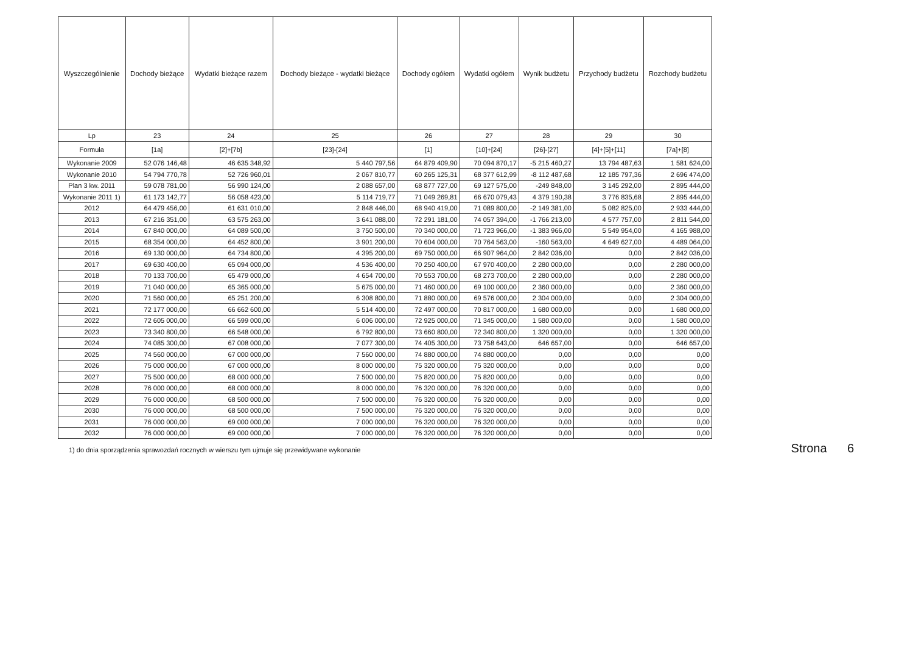| Wyszczególnienie | Dochody bieżące | Wydatki bieżące razem | Dochody bieżące - wydatki bieżące | Dochody ogółem | Wydatki ogółem | Wynik budżetu | Przychody budżetu | Rozchody budżetu |
| --- | --- | --- | --- | --- | --- | --- | --- | --- |
| Lp | 23 | 24 | 25 | 26 | 27 | 28 | 29 | 30 |
| Formuła | [1a] | [2]+[7b] | [23]-[24] | [1] | [10]+[24] | [26]-[27] | [4]+[5]+[11] | [7a]+[8] |
| Wykonanie 2009 | 52 076 146,48 | 46 635 348,92 | 5 440 797,56 | 64 879 409,90 | 70 094 870,17 | -5 215 460,27 | 13 794 487,63 | 1 581 624,00 |
| Wykonanie 2010 | 54 794 770,78 | 52 726 960,01 | 2 067 810,77 | 60 265 125,31 | 68 377 612,99 | -8 112 487,68 | 12 185 797,36 | 2 696 474,00 |
| Plan 3 kw. 2011 | 59 078 781,00 | 56 990 124,00 | 2 088 657,00 | 68 877 727,00 | 69 127 575,00 | -249 848,00 | 3 145 292,00 | 2 895 444,00 |
| Wykonanie 2011 1) | 61 173 142,77 | 56 058 423,00 | 5 114 719,77 | 71 049 269,81 | 66 670 079,43 | 4 379 190,38 | 3 776 835,68 | 2 895 444,00 |
| 2012 | 64 479 456,00 | 61 631 010,00 | 2 848 446,00 | 68 940 419,00 | 71 089 800,00 | -2 149 381,00 | 5 082 825,00 | 2 933 444,00 |
| 2013 | 67 216 351,00 | 63 575 263,00 | 3 641 088,00 | 72 291 181,00 | 74 057 394,00 | -1 766 213,00 | 4 577 757,00 | 2 811 544,00 |
| 2014 | 67 840 000,00 | 64 089 500,00 | 3 750 500,00 | 70 340 000,00 | 71 723 966,00 | -1 383 966,00 | 5 549 954,00 | 4 165 988,00 |
| 2015 | 68 354 000,00 | 64 452 800,00 | 3 901 200,00 | 70 604 000,00 | 70 764 563,00 | -160 563,00 | 4 649 627,00 | 4 489 064,00 |
| 2016 | 69 130 000,00 | 64 734 800,00 | 4 395 200,00 | 69 750 000,00 | 66 907 964,00 | 2 842 036,00 | 0,00 | 2 842 036,00 |
| 2017 | 69 630 400,00 | 65 094 000,00 | 4 536 400,00 | 70 250 400,00 | 67 970 400,00 | 2 280 000,00 | 0,00 | 2 280 000,00 |
| 2018 | 70 133 700,00 | 65 479 000,00 | 4 654 700,00 | 70 553 700,00 | 68 273 700,00 | 2 280 000,00 | 0,00 | 2 280 000,00 |
| 2019 | 71 040 000,00 | 65 365 000,00 | 5 675 000,00 | 71 460 000,00 | 69 100 000,00 | 2 360 000,00 | 0,00 | 2 360 000,00 |
| 2020 | 71 560 000,00 | 65 251 200,00 | 6 308 800,00 | 71 880 000,00 | 69 576 000,00 | 2 304 000,00 | 0,00 | 2 304 000,00 |
| 2021 | 72 177 000,00 | 66 662 600,00 | 5 514 400,00 | 72 497 000,00 | 70 817 000,00 | 1 680 000,00 | 0,00 | 1 680 000,00 |
| 2022 | 72 605 000,00 | 66 599 000,00 | 6 006 000,00 | 72 925 000,00 | 71 345 000,00 | 1 580 000,00 | 0,00 | 1 580 000,00 |
| 2023 | 73 340 800,00 | 66 548 000,00 | 6 792 800,00 | 73 660 800,00 | 72 340 800,00 | 1 320 000,00 | 0,00 | 1 320 000,00 |
| 2024 | 74 085 300,00 | 67 008 000,00 | 7 077 300,00 | 74 405 300,00 | 73 758 643,00 | 646 657,00 | 0,00 | 646 657,00 |
| 2025 | 74 560 000,00 | 67 000 000,00 | 7 560 000,00 | 74 880 000,00 | 74 880 000,00 | 0,00 | 0,00 | 0,00 |
| 2026 | 75 000 000,00 | 67 000 000,00 | 8 000 000,00 | 75 320 000,00 | 75 320 000,00 | 0,00 | 0,00 | 0,00 |
| 2027 | 75 500 000,00 | 68 000 000,00 | 7 500 000,00 | 75 820 000,00 | 75 820 000,00 | 0,00 | 0,00 | 0,00 |
| 2028 | 76 000 000,00 | 68 000 000,00 | 8 000 000,00 | 76 320 000,00 | 76 320 000,00 | 0,00 | 0,00 | 0,00 |
| 2029 | 76 000 000,00 | 68 500 000,00 | 7 500 000,00 | 76 320 000,00 | 76 320 000,00 | 0,00 | 0,00 | 0,00 |
| 2030 | 76 000 000,00 | 68 500 000,00 | 7 500 000,00 | 76 320 000,00 | 76 320 000,00 | 0,00 | 0,00 | 0,00 |
| 2031 | 76 000 000,00 | 69 000 000,00 | 7 000 000,00 | 76 320 000,00 | 76 320 000,00 | 0,00 | 0,00 | 0,00 |
| 2032 | 76 000 000,00 | 69 000 000,00 | 7 000 000,00 | 76 320 000,00 | 76 320 000,00 | 0,00 | 0,00 | 0,00 |
1) do dnia sporządzenia sprawozdań rocznych w wierszu tym ujmuje się przewidywane wykonanie Strona 6